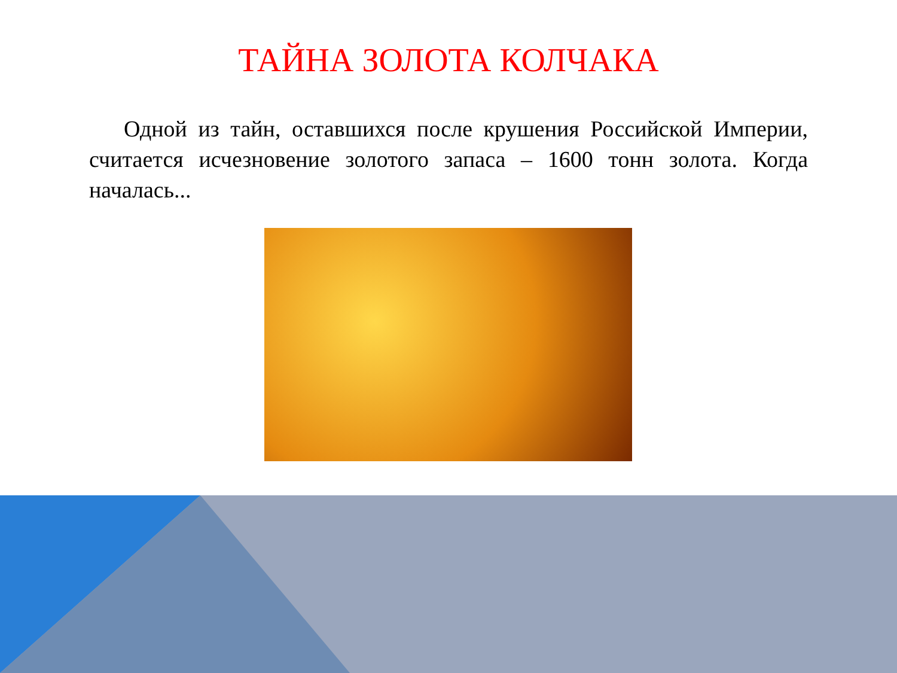ТАЙНА ЗОЛОТА КОЛЧАКА
Одной из тайн, оставшихся после крушения Российской Империи, считается исчезновение золотого запаса – 1600 тонн золота. Когда началась...